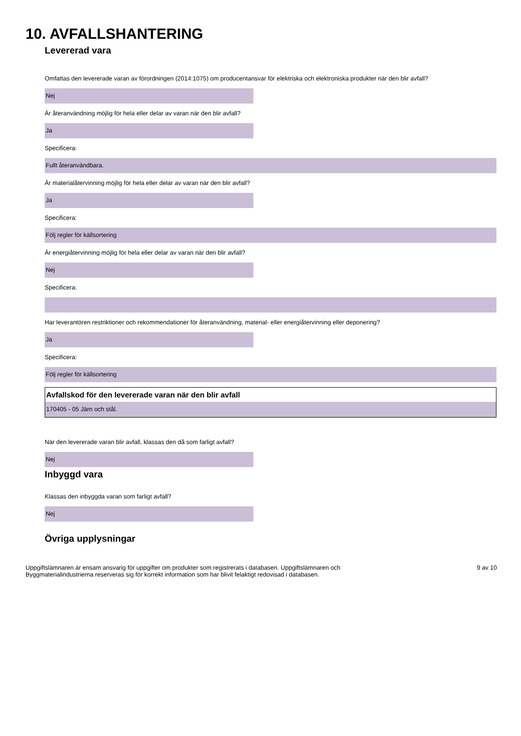10. AVFALLSHANTERING
Levererad vara
Omfattas den levererade varan av förordningen (2014:1075) om producentansvar för elektriska och elektroniska produkter när den blir avfall?
Nej
Är återanvändning möjlig för hela eller delar av varan när den blir avfall?
Ja
Specificera:
Fullt återanvändbara.
Är materialåtervinning möjlig för hela eller delar av varan när den blir avfall?
Ja
Specificera:
Följ regler för källsortering
Är energiåtervinning möjlig för hela eller delar av varan när den blir avfall?
Nej
Specificera:
Har leverantören restriktioner och rekommendationer för återanvändning, material- eller energiåtervinning eller deponering?
Ja
Specificera:
Följ regler för källsortering
Avfallskod för den levererade varan när den blir avfall
170405 - 05 Järn och stål.
När den levererade varan blir avfall, klassas den då som farligt avfall?
Nej
Inbyggd vara
Klassas den inbyggda varan som farligt avfall?
Nej
Övriga upplysningar
Uppgiftslämnaren är ensam ansvarig för uppgifter om produkter som registrerats i databasen. Uppgiftslämnaren och
Byggmaterialindustrierna reserveras sig för korrekt information som har blivit felaktigt redovisad i databasen.
9 av 10